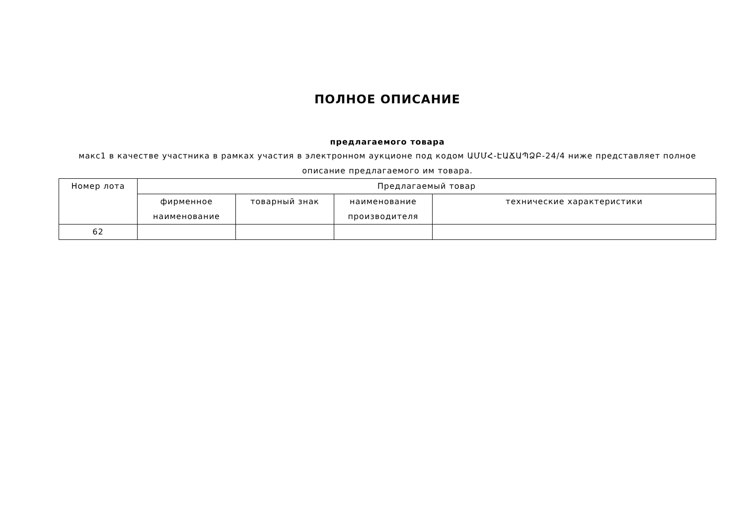ПОЛНОЕ ОПИСАНИЕ
предлагаемого товара
макс1 в качестве участника в рамках участия в электронном аукционе под кодом ԱՄՄՀ-ԷԱՃԱՊՁԲ-24/4 ниже представляет полное описание предлагаемого им товара.
| Номер лота | Предлагаемый товар | | | |
| --- | --- | --- | --- | --- |
| | фирменное наименование | товарный знак | наименование производителя | технические характеристики |
| 62 | | | | |